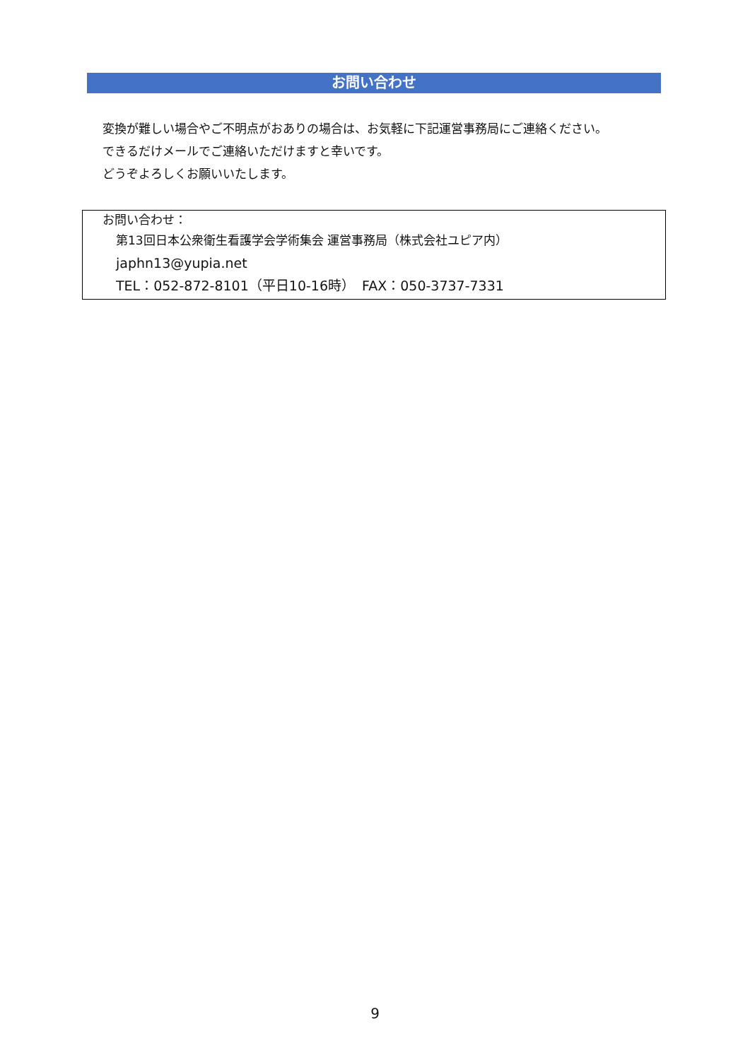お問い合わせ
変換が難しい場合やご不明点がおありの場合は、お気軽に下記運営事務局にご連絡ください。
できるだけメールでご連絡いただけますと幸いです。
どうぞよろしくお願いいたします。
お問い合わせ：
第13回日本公衆衛生看護学会学術集会 運営事務局（株式会社ユピア内）
japhn13@yupia.net
TEL：052-872-8101（平日10-16時）　FAX：050-3737-7331
9